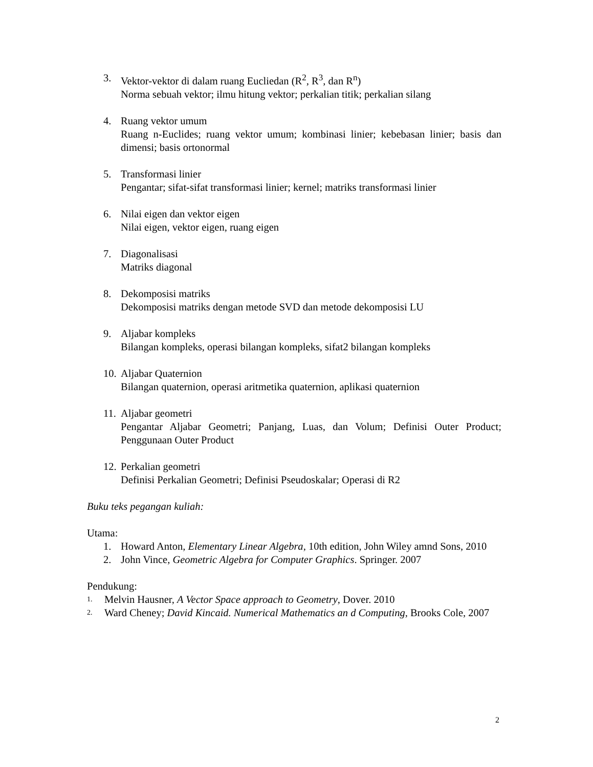3. Vektor-vektor di dalam ruang Eucliedan (R<sup>2</sup>, R<sup>3</sup>, dan R<sup>n</sup>)
Norma sebuah vektor; ilmu hitung vektor; perkalian titik; perkalian silang
4. Ruang vektor umum
Ruang n-Euclides; ruang vektor umum; kombinasi linier; kebebasan linier; basis dan dimensi; basis ortonormal
5. Transformasi linier
Pengantar; sifat-sifat transformasi linier; kernel; matriks transformasi linier
6. Nilai eigen dan vektor eigen
Nilai eigen, vektor eigen, ruang eigen
7. Diagonalisasi
Matriks diagonal
8. Dekomposisi matriks
Dekomposisi matriks dengan metode SVD dan metode dekomposisi LU
9. Aljabar kompleks
Bilangan kompleks, operasi bilangan kompleks, sifat2 bilangan kompleks
10.
Aljabar Quaternion
Bilangan quaternion, operasi aritmetika quaternion, aplikasi quaternion
11.
Aljabar geometri
Pengantar Aljabar Geometri; Panjang, Luas, dan Volum; Definisi Outer Product; Penggunaan Outer Product
12.
Perkalian geometri
Definisi Perkalian Geometri; Definisi Pseudoskalar; Operasi di R2
Buku teks pegangan kuliah:
Utama:
1. Howard Anton, Elementary Linear Algebra, 10th edition, John Wiley amnd Sons, 2010
2. John Vince, Geometric Algebra for Computer Graphics. Springer. 2007
Pendukung:
1.
Melvin Hausner, A Vector Space approach to Geometry, Dover. 2010
2.
Ward Cheney; David Kincaid. Numerical Mathematics an d Computing, Brooks Cole, 2007
2